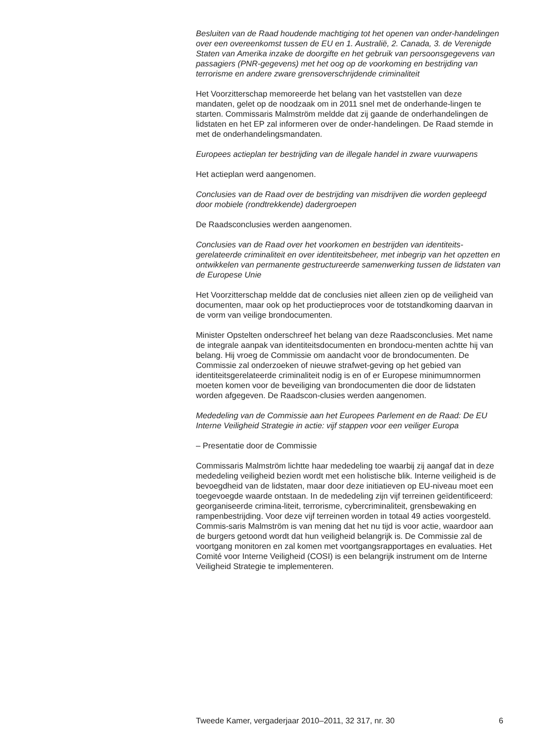Besluiten van de Raad houdende machtiging tot het openen van onder-handelingen over een overeenkomst tussen de EU en 1. Australië, 2. Canada, 3. de Verenigde Staten van Amerika inzake de doorgifte en het gebruik van persoonsgegevens van passagiers (PNR-gegevens) met het oog op de voorkoming en bestrijding van terrorisme en andere zware grensoverschrijdende criminaliteit
Het Voorzitterschap memoreerde het belang van het vaststellen van deze mandaten, gelet op de noodzaak om in 2011 snel met de onderhande-lingen te starten. Commissaris Malmström meldde dat zij gaande de onderhandelingen de lidstaten en het EP zal informeren over de onder-handelingen. De Raad stemde in met de onderhandelingsmandaten.
Europees actieplan ter bestrijding van de illegale handel in zware vuurwapens
Het actieplan werd aangenomen.
Conclusies van de Raad over de bestrijding van misdrijven die worden gepleegd door mobiele (rondtrekkende) dadergroepen
De Raadsconclusies werden aangenomen.
Conclusies van de Raad over het voorkomen en bestrijden van identiteits-gerelateerde criminaliteit en over identiteitsbeheer, met inbegrip van het opzetten en ontwikkelen van permanente gestructureerde samenwerking tussen de lidstaten van de Europese Unie
Het Voorzitterschap meldde dat de conclusies niet alleen zien op de veiligheid van documenten, maar ook op het productieproces voor de totstandkoming daarvan in de vorm van veilige brondocumenten.
Minister Opstelten onderschreef het belang van deze Raadsconclusies. Met name de integrale aanpak van identiteitsdocumenten en brondocu-menten achtte hij van belang. Hij vroeg de Commissie om aandacht voor de brondocumenten. De Commissie zal onderzoeken of nieuwe strafwet-geving op het gebied van identiteitsgerelateerde criminaliteit nodig is en of er Europese minimumnormen moeten komen voor de beveiliging van brondocumenten die door de lidstaten worden afgegeven. De Raadscon-clusies werden aangenomen.
Mededeling van de Commissie aan het Europees Parlement en de Raad: De EU Interne Veiligheid Strategie in actie: vijf stappen voor een veiliger Europa
– Presentatie door de Commissie
Commissaris Malmström lichtte haar mededeling toe waarbij zij aangaf dat in deze mededeling veiligheid bezien wordt met een holistische blik. Interne veiligheid is de bevoegdheid van de lidstaten, maar door deze initiatieven op EU-niveau moet een toegevoegde waarde ontstaan. In de mededeling zijn vijf terreinen geïdentificeerd: georganiseerde crimina-liteit, terrorisme, cybercriminaliteit, grensbewaking en rampenbestrijding. Voor deze vijf terreinen worden in totaal 49 acties voorgesteld. Commis-saris Malmström is van mening dat het nu tijd is voor actie, waardoor aan de burgers getoond wordt dat hun veiligheid belangrijk is. De Commissie zal de voortgang monitoren en zal komen met voortgangsrapportages en evaluaties. Het Comité voor Interne Veiligheid (COSI) is een belangrijk instrument om de Interne Veiligheid Strategie te implementeren.
Tweede Kamer, vergaderjaar 2010–2011, 32 317, nr. 30 6